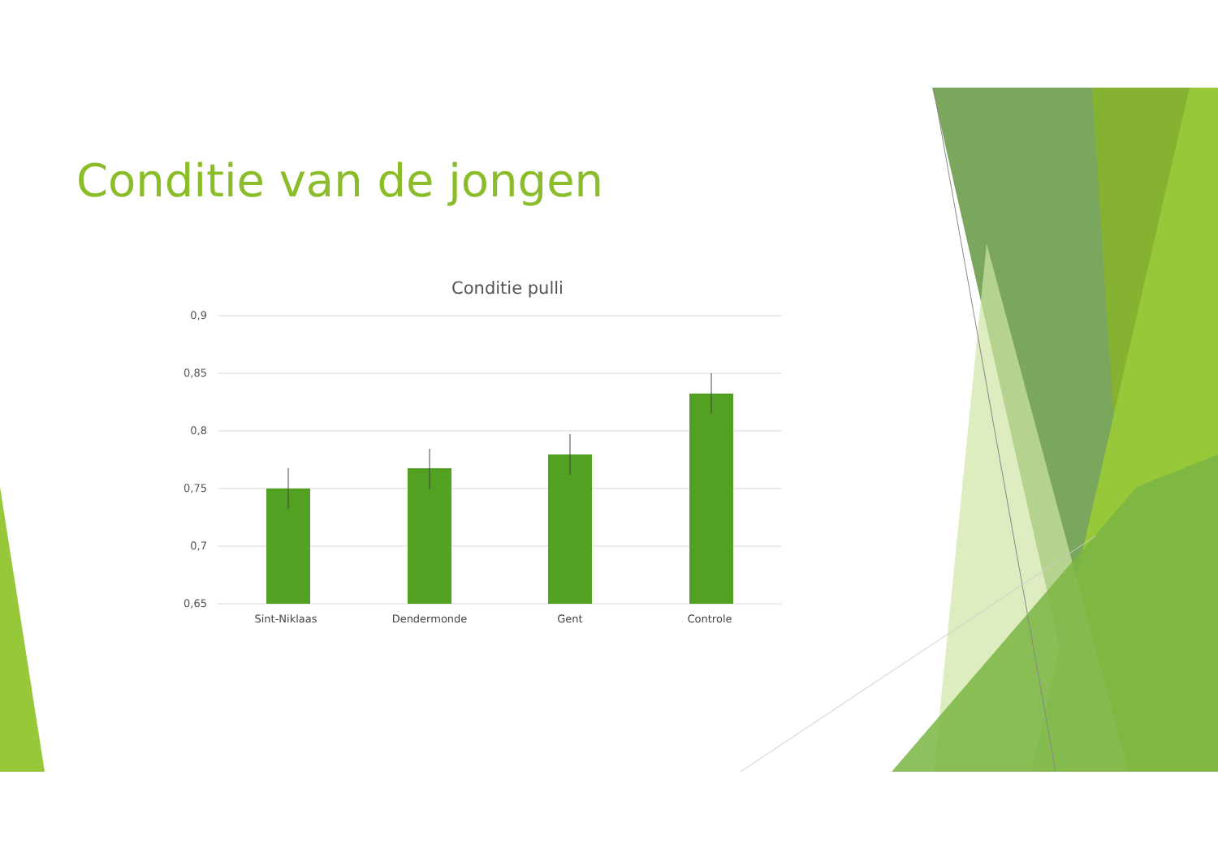Conditie van de jongen
Conditie pulli
0,9
0,85
0,8
0,75
0,7
0,65
Sint-Niklaas
Dendermonde
Gent
Controle